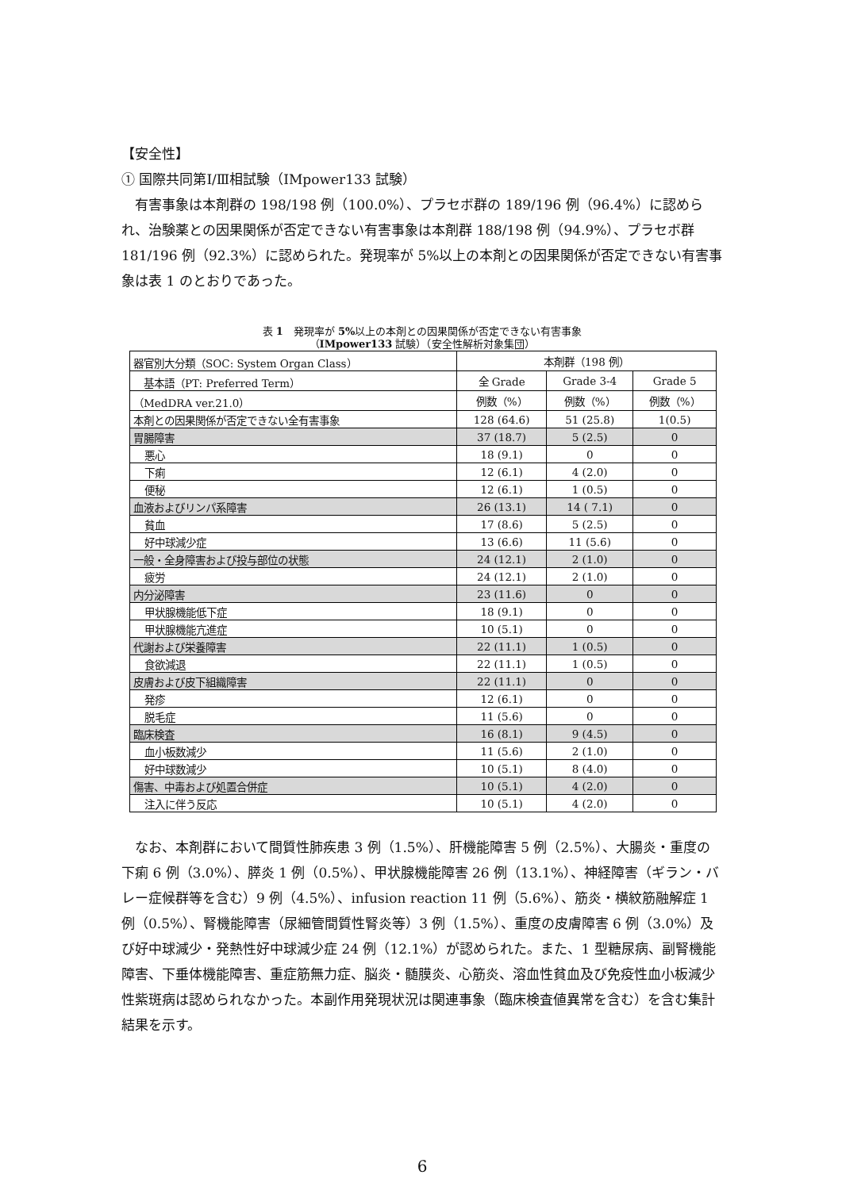【安全性】
① 国際共同第Ⅰ/Ⅲ相試験（IMpower133 試験）
　有害事象は本剤群の 198/198 例（100.0%）、プラセボ群の 189/196 例（96.4%）に認められ、治験薬との因果関係が否定できない有害事象は本剤群 188/198 例（94.9%）、プラセボ群 181/196 例（92.3%）に認められた。発現率が 5%以上の本剤との因果関係が否定できない有害事象は表 1 のとおりであった。
表 1　発現率が 5% 以上の本剤との因果関係が否定できない有害事象
（IMpower133 試験）（安全性解析対象集団）
| 器官別大分類（SOC: System Organ Class） | 本剤群（198 例） | | |
| --- | --- | --- | --- |
| 基本語（PT: Preferred Term） | 全 Grade | Grade 3-4 | Grade 5 |
| （MedDRA ver.21.0） | 例数（%） | 例数（%） | 例数（%） |
| 本剤との因果関係が否定できない全有害事象 | 128 (64.6) | 51 (25.8) | 1(0.5) |
| 胃腸障害 | 37 (18.7) | 5 (2.5) | 0 |
| 悪心 | 18 (9.1) | 0 | 0 |
| 下痢 | 12 (6.1) | 4 (2.0) | 0 |
| 便秘 | 12 (6.1) | 1 (0.5) | 0 |
| 血液およびリンパ系障害 | 26 (13.1) | 14 ( 7.1) | 0 |
| 貧血 | 17 (8.6) | 5 (2.5) | 0 |
| 好中球減少症 | 13 (6.6) | 11 (5.6) | 0 |
| 一般・全身障害および投与部位の状態 | 24 (12.1) | 2 (1.0) | 0 |
| 疲労 | 24 (12.1) | 2 (1.0) | 0 |
| 内分泌障害 | 23 (11.6) | 0 | 0 |
| 甲状腺機能低下症 | 18 (9.1) | 0 | 0 |
| 甲状腺機能亢進症 | 10 (5.1) | 0 | 0 |
| 代謝および栄養障害 | 22 (11.1) | 1 (0.5) | 0 |
| 食欲減退 | 22 (11.1) | 1 (0.5) | 0 |
| 皮膚および皮下組織障害 | 22 (11.1) | 0 | 0 |
| 発疹 | 12 (6.1) | 0 | 0 |
| 脱毛症 | 11 (5.6) | 0 | 0 |
| 臨床検査 | 16 (8.1) | 9 (4.5) | 0 |
| 血小板数減少 | 11 (5.6) | 2 (1.0) | 0 |
| 好中球数減少 | 10 (5.1) | 8 (4.0) | 0 |
| 傷害、中毒および処置合併症 | 10 (5.1) | 4 (2.0) | 0 |
| 注入に伴う反応 | 10 (5.1) | 4 (2.0) | 0 |
　なお、本剤群において間質性肺疾患 3 例（1.5%）、肝機能障害 5 例（2.5%）、大腸炎・重度の下痢 6 例（3.0%）、膵炎 1 例（0.5%）、甲状腺機能障害 26 例（13.1%）、神経障害（ギラン・バレー症候群等を含む）9 例（4.5%）、infusion reaction 11 例（5.6%）、筋炎・横紋筋融解症 1 例（0.5%）、腎機能障害（尿細管間質性腎炎等）3 例（1.5%）、重度の皮膚障害 6 例（3.0%）及び好中球減少・発熱性好中球減少症 24 例（12.1%）が認められた。また、1 型糖尿病、副腎機能障害、下垂体機能障害、重症筋無力症、脳炎・髄膜炎、心筋炎、溶血性貧血及び免疫性血小板減少性紫斑病は認められなかった。本副作用発現状況は関連事象（臨床検査値異常を含む）を含む集計結果を示す。
6